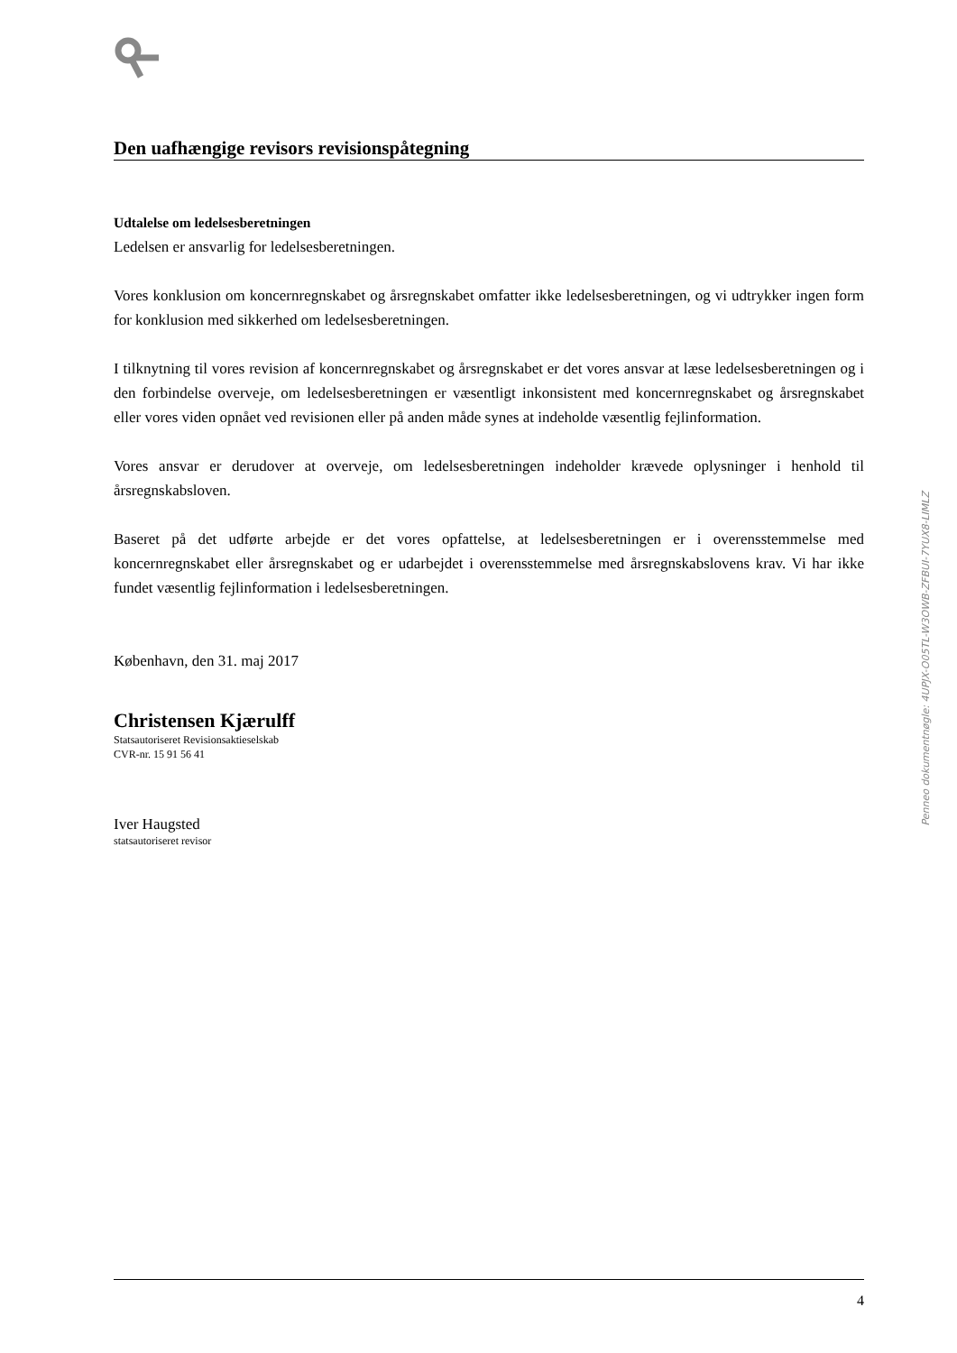Den uafhængige revisors revisionspåtegning
Udtalelse om ledelsesberetningen
Ledelsen er ansvarlig for ledelsesberetningen.
Vores konklusion om koncernregnskabet og årsregnskabet omfatter ikke ledelsesberetningen, og vi udtrykker ingen form for konklusion med sikkerhed om ledelsesberetningen.
I tilknytning til vores revision af koncernregnskabet og årsregnskabet er det vores ansvar at læse ledelsesberetningen og i den forbindelse overveje, om ledelsesberetningen er væsentligt inkonsistent med koncernregnskabet og årsregnskabet eller vores viden opnået ved revisionen eller på anden måde synes at indeholde væsentlig fejlinformation.
Vores ansvar er derudover at overveje, om ledelsesberetningen indeholder krævede oplysninger i henhold til årsregnskabsloven.
Baseret på det udførte arbejde er det vores opfattelse, at ledelsesberetningen er i overensstemmelse med koncernregnskabet eller årsregnskabet og er udarbejdet i overensstemmelse med årsregnskabslovens krav. Vi har ikke fundet væsentlig fejlinformation i ledelsesberetningen.
København, den 31. maj 2017
Christensen Kjærulff
Statsautoriseret Revisionsaktieselskab
CVR-nr. 15 91 56 41
Iver Haugsted
statsautoriseret revisor
Penneo dokumentnøgle: 4UPJX-O05TL-W3OWB-ZFBUI-7YUX8-LIMLZ
4